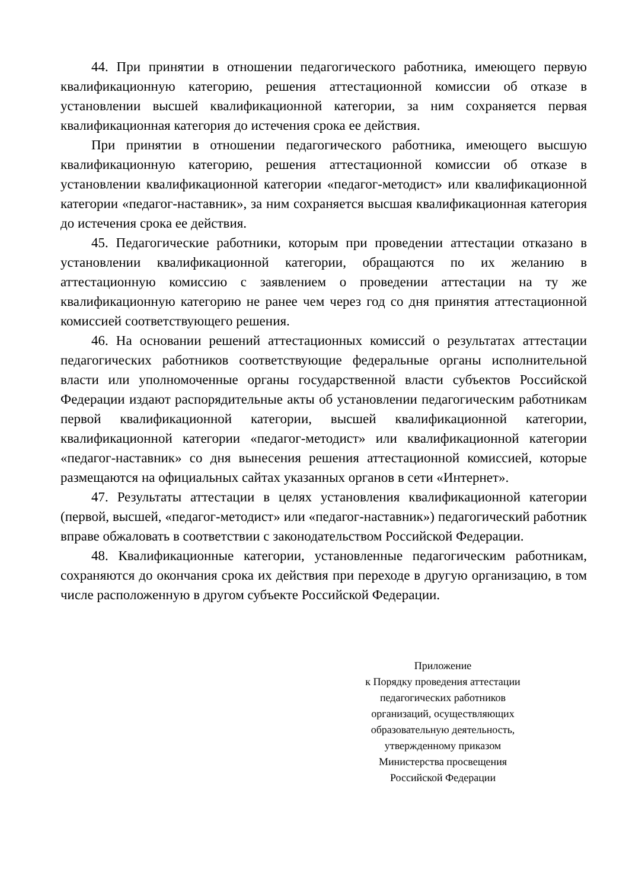44. При принятии в отношении педагогического работника, имеющего первую квалификационную категорию, решения аттестационной комиссии об отказе в установлении высшей квалификационной категории, за ним сохраняется первая квалификационная категория до истечения срока ее действия.
При принятии в отношении педагогического работника, имеющего высшую квалификационную категорию, решения аттестационной комиссии об отказе в установлении квалификационной категории «педагог-методист» или квалификационной категории «педагог-наставник», за ним сохраняется высшая квалификационная категория до истечения срока ее действия.
45. Педагогические работники, которым при проведении аттестации отказано в установлении квалификационной категории, обращаются по их желанию в аттестационную комиссию с заявлением о проведении аттестации на ту же квалификационную категорию не ранее чем через год со дня принятия аттестационной комиссией соответствующего решения.
46. На основании решений аттестационных комиссий о результатах аттестации педагогических работников соответствующие федеральные органы исполнительной власти или уполномоченные органы государственной власти субъектов Российской Федерации издают распорядительные акты об установлении педагогическим работникам первой квалификационной категории, высшей квалификационной категории, квалификационной категории «педагог-методист» или квалификационной категории «педагог-наставник» со дня вынесения решения аттестационной комиссией, которые размещаются на официальных сайтах указанных органов в сети «Интернет».
47. Результаты аттестации в целях установления квалификационной категории (первой, высшей, «педагог-методист» или «педагог-наставник») педагогический работник вправе обжаловать в соответствии с законодательством Российской Федерации.
48. Квалификационные категории, установленные педагогическим работникам, сохраняются до окончания срока их действия при переходе в другую организацию, в том числе расположенную в другом субъекте Российской Федерации.
Приложение
к Порядку проведения аттестации
педагогических работников
организаций, осуществляющих
образовательную деятельность,
утвержденному приказом
Министерства просвещения
Российской Федерации